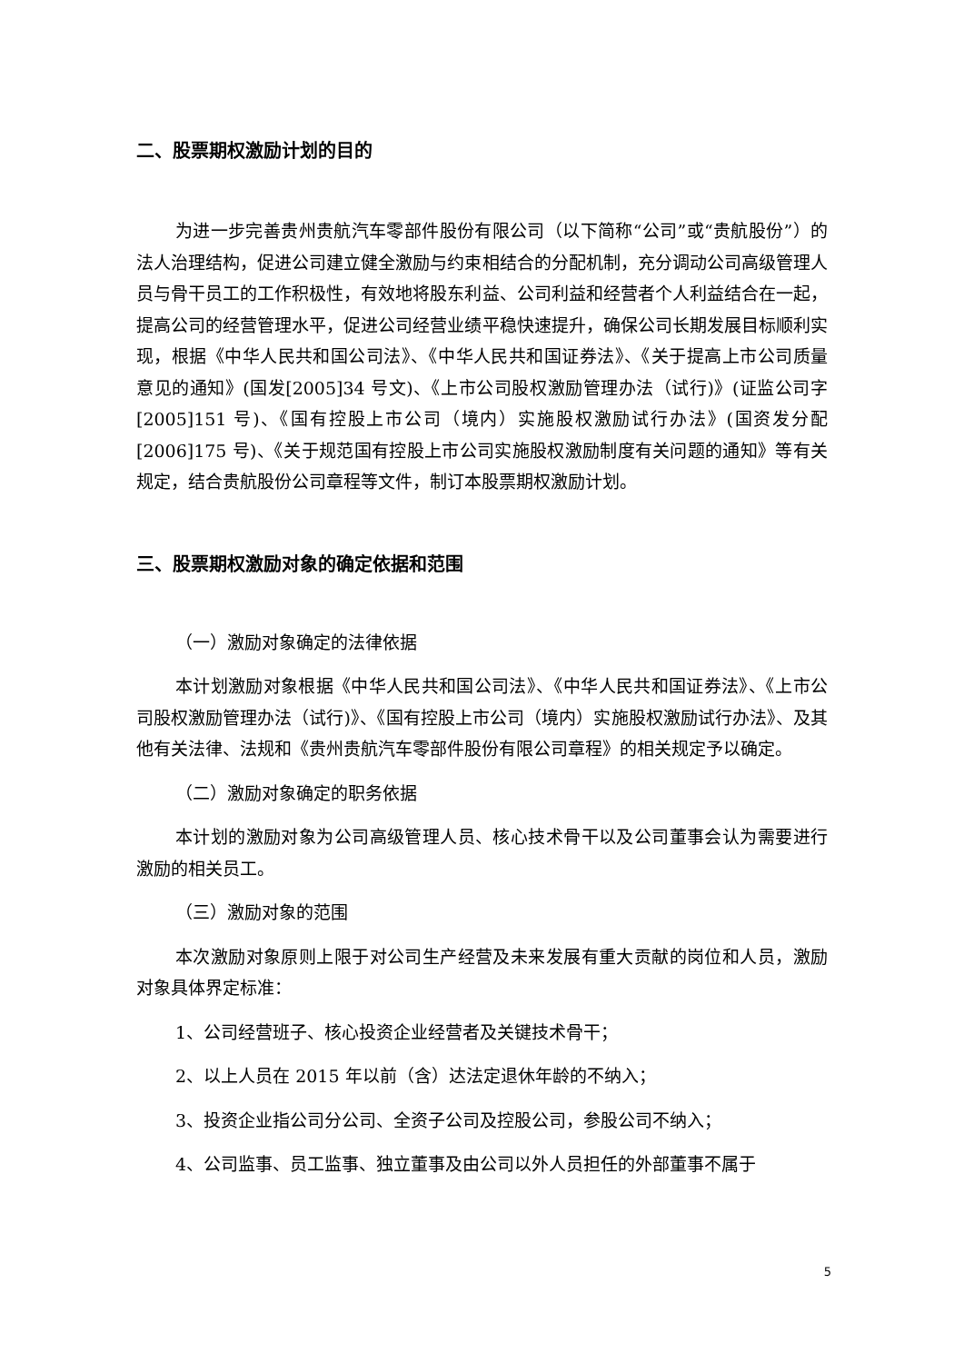二、股票期权激励计划的目的
为进一步完善贵州贵航汽车零部件股份有限公司（以下简称“公司”或“贵航股份”）的法人治理结构，促进公司建立健全激励与约束相结合的分配机制，充分调动公司高级管理人员与骨干员工的工作积极性，有效地将股东利益、公司利益和经营者个人利益结合在一起，提高公司的经营管理水平，促进公司经营业绩平稳快速提升，确保公司长期发展目标顺利实现，根据《中华人民共和国公司法》、《中华人民共和国证券法》、《关于提高上市公司质量意见的通知》(国发[2005]34 号文)、《上市公司股权激励管理办法（试行)》(证监公司字[2005]151 号)、《国有控股上市公司（境内）实施股权激励试行办法》(国资发分配[2006]175 号)、《关于规范国有控股上市公司实施股权激励制度有关问题的通知》等有关规定，结合贵航股份公司章程等文件，制订本股票期权激励计划。
三、股票期权激励对象的确定依据和范围
（一）激励对象确定的法律依据
本计划激励对象根据《中华人民共和国公司法》、《中华人民共和国证券法》、《上市公司股权激励管理办法（试行)》、《国有控股上市公司（境内）实施股权激励试行办法》、及其他有关法律、法规和《贵州贵航汽车零部件股份有限公司章程》的相关规定予以确定。
（二）激励对象确定的职务依据
本计划的激励对象为公司高级管理人员、核心技术骨干以及公司董事会认为需要进行激励的相关员工。
（三）激励对象的范围
本次激励对象原则上限于对公司生产经营及未来发展有重大贡献的岗位和人员，激励对象具体界定标准：
1、公司经营班子、核心投资企业经营者及关键技术骨干；
2、以上人员在 2015 年以前（含）达法定退休年龄的不纳入；
3、投资企业指公司分公司、全资子公司及控股公司，参股公司不纳入；
4、公司监事、员工监事、独立董事及由公司以外人员担任的外部董事不属于
5